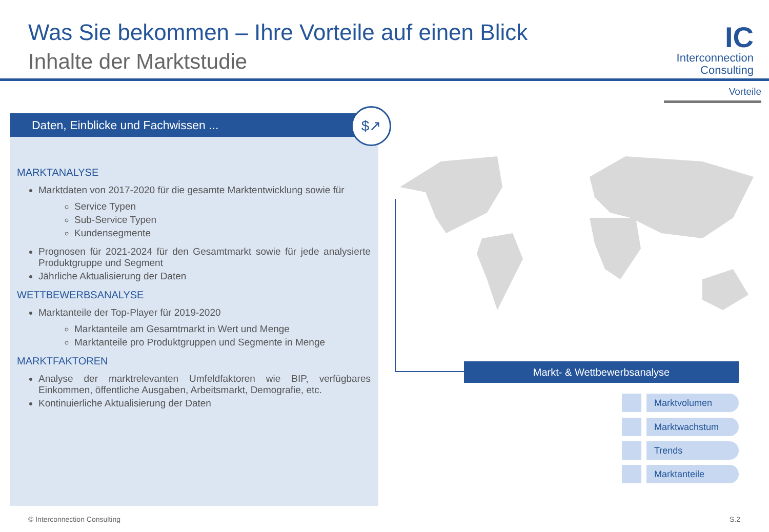Was Sie bekommen – Ihre Vorteile auf einen Blick
Inhalte der Marktstudie
IC
Interconnection
Consulting
Vorteile
Daten, Einblicke und Fachwissen ... $↗
MARKTANALYSE
Marktdaten von 2017-2020 für die gesamte Marktentwicklung sowie für
Service Typen
Sub-Service Typen
Kundensegmente
Prognosen für 2021-2024 für den Gesamtmarkt sowie für jede analysierte Produktgruppe und Segment
Jährliche Aktualisierung der Daten
WETTBEWERBSANALYSE
Marktanteile der Top-Player für 2019-2020
Marktanteile am Gesamtmarkt in Wert und Menge
Marktanteile pro Produktgruppen und Segmente in Menge
MARKTFAKTOREN
Analyse der marktrelevanten Umfeldfaktoren wie BIP, verfügbares Einkommen, öffentliche Ausgaben, Arbeitsmarkt, Demografie, etc.
Kontinuierliche Aktualisierung der Daten
Markt- & Wettbewerbsanalyse
Marktvolumen
Marktwachstum
Trends
Marktanteile
© Interconnection Consulting S.2